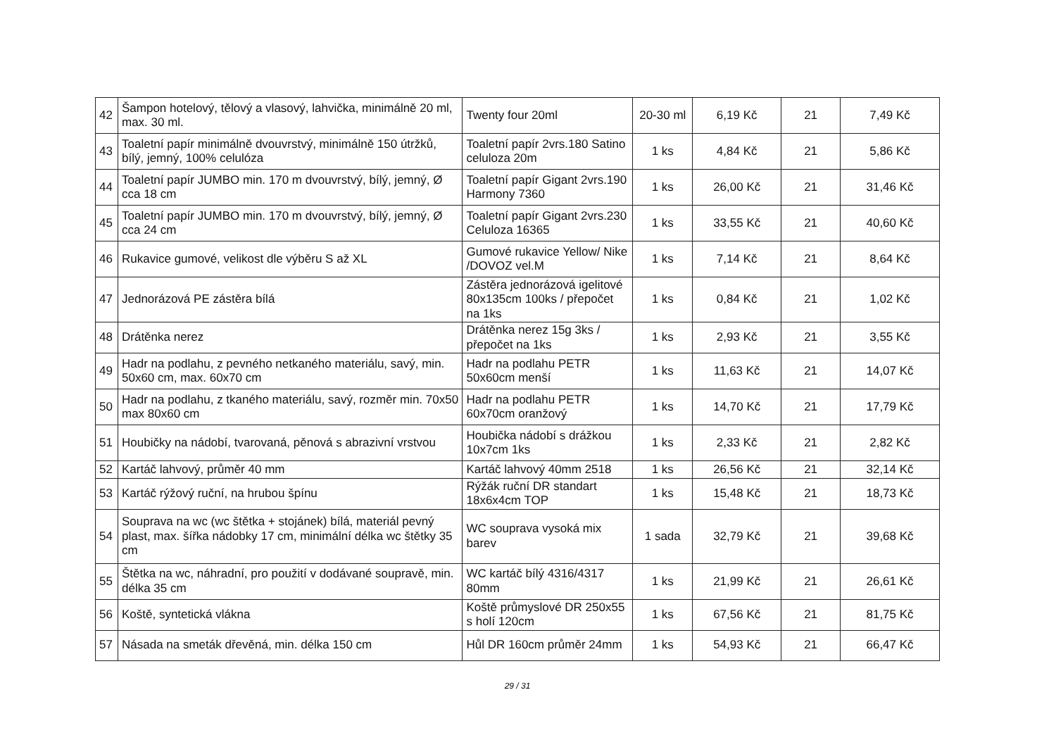| 42 | Šampon hotelový, tělový a vlasový, lahvička, minimálně 20 ml, max. 30 ml. | Twenty four 20ml | 20-30 ml | 6,19 Kč | 21 | 7,49 Kč |
| 43 | Toaletní papír minimálně dvouvrstvý, minimálně 150 útržků, bílý, jemný, 100% celulóza | Toaletní papír 2vrs.180 Satino celuloza 20m | 1 ks | 4,84 Kč | 21 | 5,86 Kč |
| 44 | Toaletní papír JUMBO min. 170 m dvouvrstvý, bílý, jemný, Ø cca 18 cm | Toaletní papír Gigant 2vrs.190 Harmony 7360 | 1 ks | 26,00 Kč | 21 | 31,46 Kč |
| 45 | Toaletní papír JUMBO min. 170 m dvouvrstvý, bílý, jemný, Ø cca 24 cm | Toaletní papír Gigant 2vrs.230 Celuloza 16365 | 1 ks | 33,55 Kč | 21 | 40,60 Kč |
| 46 | Rukavice gumové, velikost dle výběru S až XL | Gumové rukavice Yellow/ Nike /DOVOZ vel.M | 1 ks | 7,14 Kč | 21 | 8,64 Kč |
| 47 | Jednorázová PE zástěra bílá | Zástěra jednorázová igelitové 80x135cm 100ks / přepočet na 1ks | 1 ks | 0,84 Kč | 21 | 1,02 Kč |
| 48 | Drátěnka nerez | Drátěnka nerez 15g 3ks / přepočet na 1ks | 1 ks | 2,93 Kč | 21 | 3,55 Kč |
| 49 | Hadr na podlahu, z pevného netkaného materiálu, savý, min. 50x60 cm, max. 60x70 cm | Hadr na podlahu PETR 50x60cm menší | 1 ks | 11,63 Kč | 21 | 14,07 Kč |
| 50 | Hadr na podlahu, z tkaného materiálu, savý, rozměr min. 70x50 max 80x60 cm | Hadr na podlahu PETR 60x70cm oranžový | 1 ks | 14,70 Kč | 21 | 17,79 Kč |
| 51 | Houbičky na nádobí, tvarovaná, pěnová s abrazivní vrstvou | Houbička nádobí s drážkou 10x7cm 1ks | 1 ks | 2,33 Kč | 21 | 2,82 Kč |
| 52 | Kartáč lahvový, průměr 40 mm | Kartáč lahvový 40mm 2518 | 1 ks | 26,56 Kč | 21 | 32,14 Kč |
| 53 | Kartáč rýžový ruční, na hrubou špínu | Rýžák ruční DR standart 18x6x4cm TOP | 1 ks | 15,48 Kč | 21 | 18,73 Kč |
| 54 | Souprava na wc (wc štětka + stojánek) bílá, materiál pevný plast, max. šířka nádobky 17 cm, minimální délka wc štětky 35 cm | WC souprava vysoká mix barev | 1 sada | 32,79 Kč | 21 | 39,68 Kč |
| 55 | Štětka na wc, náhradní, pro použití v dodávané soupravě, min. délka 35 cm | WC kartáč bílý 4316/4317 80mm | 1 ks | 21,99 Kč | 21 | 26,61 Kč |
| 56 | Koště, syntetická vlákna | Koště průmyslové DR 250x55 s holí 120cm | 1 ks | 67,56 Kč | 21 | 81,75 Kč |
| 57 | Násada na smeták dřevěná, min. délka 150 cm | Hůl DR 160cm průměr 24mm | 1 ks | 54,93 Kč | 21 | 66,47 Kč |
29 / 31